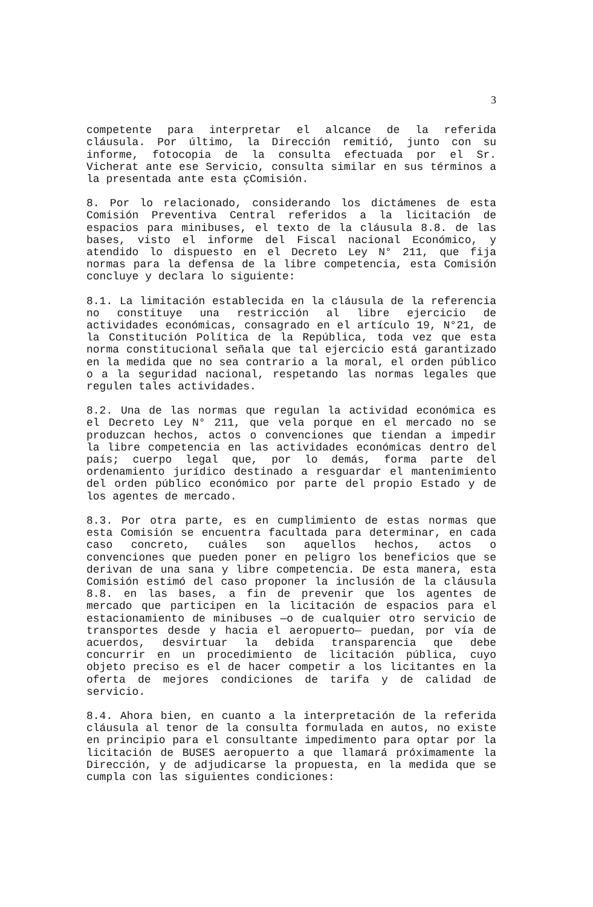3
competente para interpretar el alcance de la referida cláusula. Por último, la Dirección remitió, junto con su informe, fotocopia de la consulta efectuada por el Sr. Vicherat ante ese Servicio, consulta similar en sus términos a la presentada ante esta çComisión.
8. Por lo relacionado, considerando los dictámenes de esta Comisión Preventiva Central referidos a la licitación de espacios para minibuses, el texto de la cláusula 8.8. de las bases, visto el informe del Fiscal nacional Económico, y atendido lo dispuesto en el Decreto Ley N° 211, que fija normas para la defensa de la libre competencia, esta Comisión concluye y declara lo siguiente:
8.1. La limitación establecida en la cláusula de la referencia no constituye una restricción al libre ejercicio de actividades económicas, consagrado en el artículo 19, N°21, de la Constitución Política de la República, toda vez que esta norma constitucional señala que tal ejercicio está garantizado en la medida que no sea contrario a la moral, el orden público o a la seguridad nacional, respetando las normas legales que regulen tales actividades.
8.2. Una de las normas que regulan la actividad económica es el Decreto Ley N° 211, que vela porque en el mercado no se produzcan hechos, actos o convenciones que tiendan a impedir la libre competencia en las actividades económicas dentro del país; cuerpo legal que, por lo demás, forma parte del ordenamiento jurídico destinado a resguardar el mantenimiento del orden público económico por parte del propio Estado y de los agentes de mercado.
8.3. Por otra parte, es en cumplimiento de estas normas que esta Comisión se encuentra facultada para determinar, en cada caso concreto, cuáles son aquellos hechos, actos o convenciones que pueden poner en peligro los beneficios que se derivan de una sana y libre competencia. De esta manera, esta Comisión estimó del caso proponer la inclusión de la cláusula 8.8. en las bases, a fin de prevenir que los agentes de mercado que participen en la licitación de espacios para el estacionamiento de minibuses —o de cualquier otro servicio de transportes desde y hacia el aeropuerto— puedan, por vía de acuerdos, desvirtuar la debida transparencia que debe concurrir en un procedimiento de licitación pública, cuyo objeto preciso es el de hacer competir a los licitantes en la oferta de mejores condiciones de tarifa y de calidad de servicio.
8.4. Ahora bien, en cuanto a la interpretación de la referida cláusula al tenor de la consulta formulada en autos, no existe en principio para el consultante impedimento para optar por la licitación de BUSES aeropuerto a que llamará próximamente la Dirección, y de adjudicarse la propuesta, en la medida que se cumpla con las siguientes condiciones: